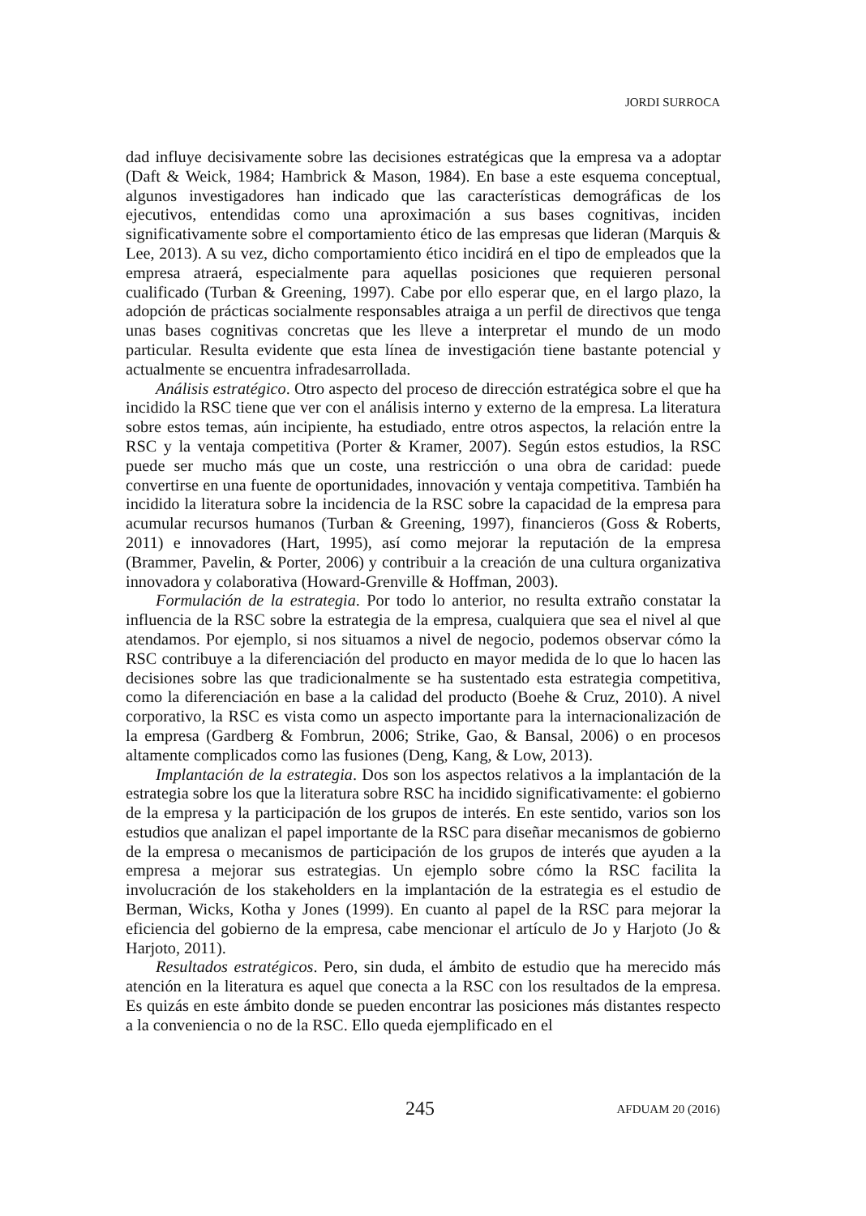JORDI SURROCA
dad influye decisivamente sobre las decisiones estratégicas que la empresa va a adoptar (Daft & Weick, 1984; Hambrick & Mason, 1984). En base a este esquema conceptual, algunos investigadores han indicado que las características demográficas de los ejecutivos, entendidas como una aproximación a sus bases cognitivas, inciden significativamente sobre el comportamiento ético de las empresas que lideran (Marquis & Lee, 2013). A su vez, dicho comportamiento ético incidirá en el tipo de empleados que la empresa atraerá, especialmente para aquellas posiciones que requieren personal cualificado (Turban & Greening, 1997). Cabe por ello esperar que, en el largo plazo, la adopción de prácticas socialmente responsables atraiga a un perfil de directivos que tenga unas bases cognitivas concretas que les lleve a interpretar el mundo de un modo particular. Resulta evidente que esta línea de investigación tiene bastante potencial y actualmente se encuentra infradesarrollada.
Análisis estratégico. Otro aspecto del proceso de dirección estratégica sobre el que ha incidido la RSC tiene que ver con el análisis interno y externo de la empresa. La literatura sobre estos temas, aún incipiente, ha estudiado, entre otros aspectos, la relación entre la RSC y la ventaja competitiva (Porter & Kramer, 2007). Según estos estudios, la RSC puede ser mucho más que un coste, una restricción o una obra de caridad: puede convertirse en una fuente de oportunidades, innovación y ventaja competitiva. También ha incidido la literatura sobre la incidencia de la RSC sobre la capacidad de la empresa para acumular recursos humanos (Turban & Greening, 1997), financieros (Goss & Roberts, 2011) e innovadores (Hart, 1995), así como mejorar la reputación de la empresa (Brammer, Pavelin, & Porter, 2006) y contribuir a la creación de una cultura organizativa innovadora y colaborativa (Howard-Grenville & Hoffman, 2003).
Formulación de la estrategia. Por todo lo anterior, no resulta extraño constatar la influencia de la RSC sobre la estrategia de la empresa, cualquiera que sea el nivel al que atendamos. Por ejemplo, si nos situamos a nivel de negocio, podemos observar cómo la RSC contribuye a la diferenciación del producto en mayor medida de lo que lo hacen las decisiones sobre las que tradicionalmente se ha sustentado esta estrategia competitiva, como la diferenciación en base a la calidad del producto (Boehe & Cruz, 2010). A nivel corporativo, la RSC es vista como un aspecto importante para la internacionalización de la empresa (Gardberg & Fombrun, 2006; Strike, Gao, & Bansal, 2006) o en procesos altamente complicados como las fusiones (Deng, Kang, & Low, 2013).
Implantación de la estrategia. Dos son los aspectos relativos a la implantación de la estrategia sobre los que la literatura sobre RSC ha incidido significativamente: el gobierno de la empresa y la participación de los grupos de interés. En este sentido, varios son los estudios que analizan el papel importante de la RSC para diseñar mecanismos de gobierno de la empresa o mecanismos de participación de los grupos de interés que ayuden a la empresa a mejorar sus estrategias. Un ejemplo sobre cómo la RSC facilita la involucración de los stakeholders en la implantación de la estrategia es el estudio de Berman, Wicks, Kotha y Jones (1999). En cuanto al papel de la RSC para mejorar la eficiencia del gobierno de la empresa, cabe mencionar el artículo de Jo y Harjoto (Jo & Harjoto, 2011).
Resultados estratégicos. Pero, sin duda, el ámbito de estudio que ha merecido más atención en la literatura es aquel que conecta a la RSC con los resultados de la empresa. Es quizás en este ámbito donde se pueden encontrar las posiciones más distantes respecto a la conveniencia o no de la RSC. Ello queda ejemplificado en el
245 AFDUAM 20 (2016)